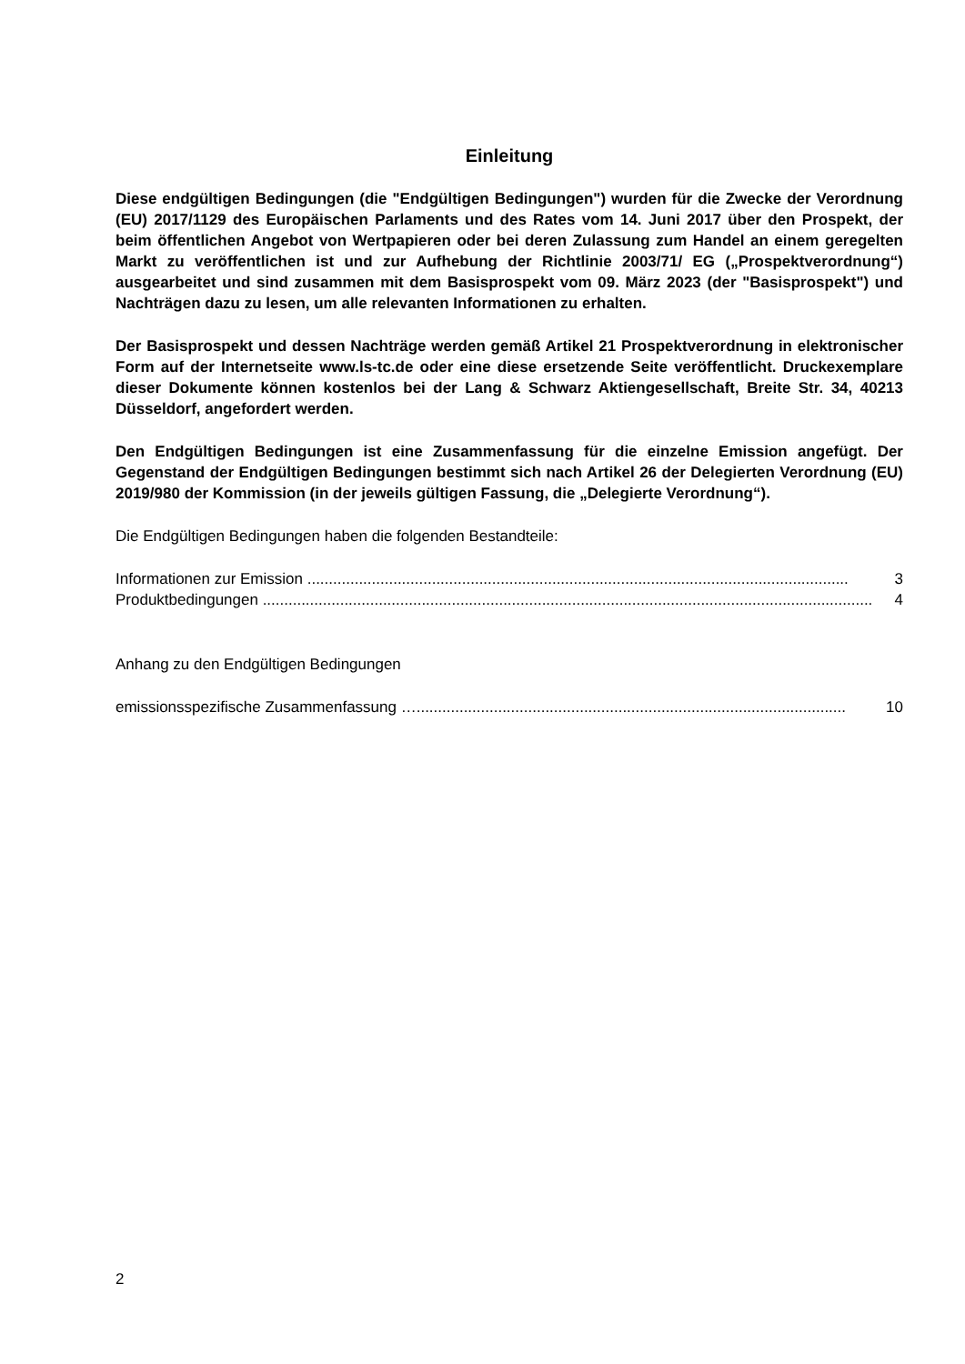Einleitung
Diese endgültigen Bedingungen (die "Endgültigen Bedingungen") wurden für die Zwecke der Verordnung (EU) 2017/1129 des Europäischen Parlaments und des Rates vom 14. Juni 2017 über den Prospekt, der beim öffentlichen Angebot von Wertpapieren oder bei deren Zulassung zum Handel an einem geregelten Markt zu veröffentlichen ist und zur Aufhebung der Richtlinie 2003/71/ EG („Prospektverordnung“) ausgearbeitet und sind zusammen mit dem Basisprospekt vom 09. März 2023 (der "Basisprospekt") und Nachträgen dazu zu lesen, um alle relevanten Informationen zu erhalten.
Der Basisprospekt und dessen Nachträge werden gemäß Artikel 21 Prospektverordnung in elektronischer Form auf der Internetseite www.ls-tc.de oder eine diese ersetzende Seite veröffentlicht. Druckexemplare dieser Dokumente können kostenlos bei der Lang & Schwarz Aktiengesellschaft, Breite Str. 34, 40213 Düsseldorf, angefordert werden.
Den Endgültigen Bedingungen ist eine Zusammenfassung für die einzelne Emission angefügt. Der Gegenstand der Endgültigen Bedingungen bestimmt sich nach Artikel 26 der Delegierten Verordnung (EU) 2019/980 der Kommission (in der jeweils gültigen Fassung, die „Delegierte Verordnung“).
Die Endgültigen Bedingungen haben die folgenden Bestandteile:
Informationen zur Emission .............................................................................................................................. 3
Produktbedingungen .............................................................................................................................................. 4
Anhang zu den Endgültigen Bedingungen
emissionsspezifische Zusammenfassung ….................................................................................................... 10
2